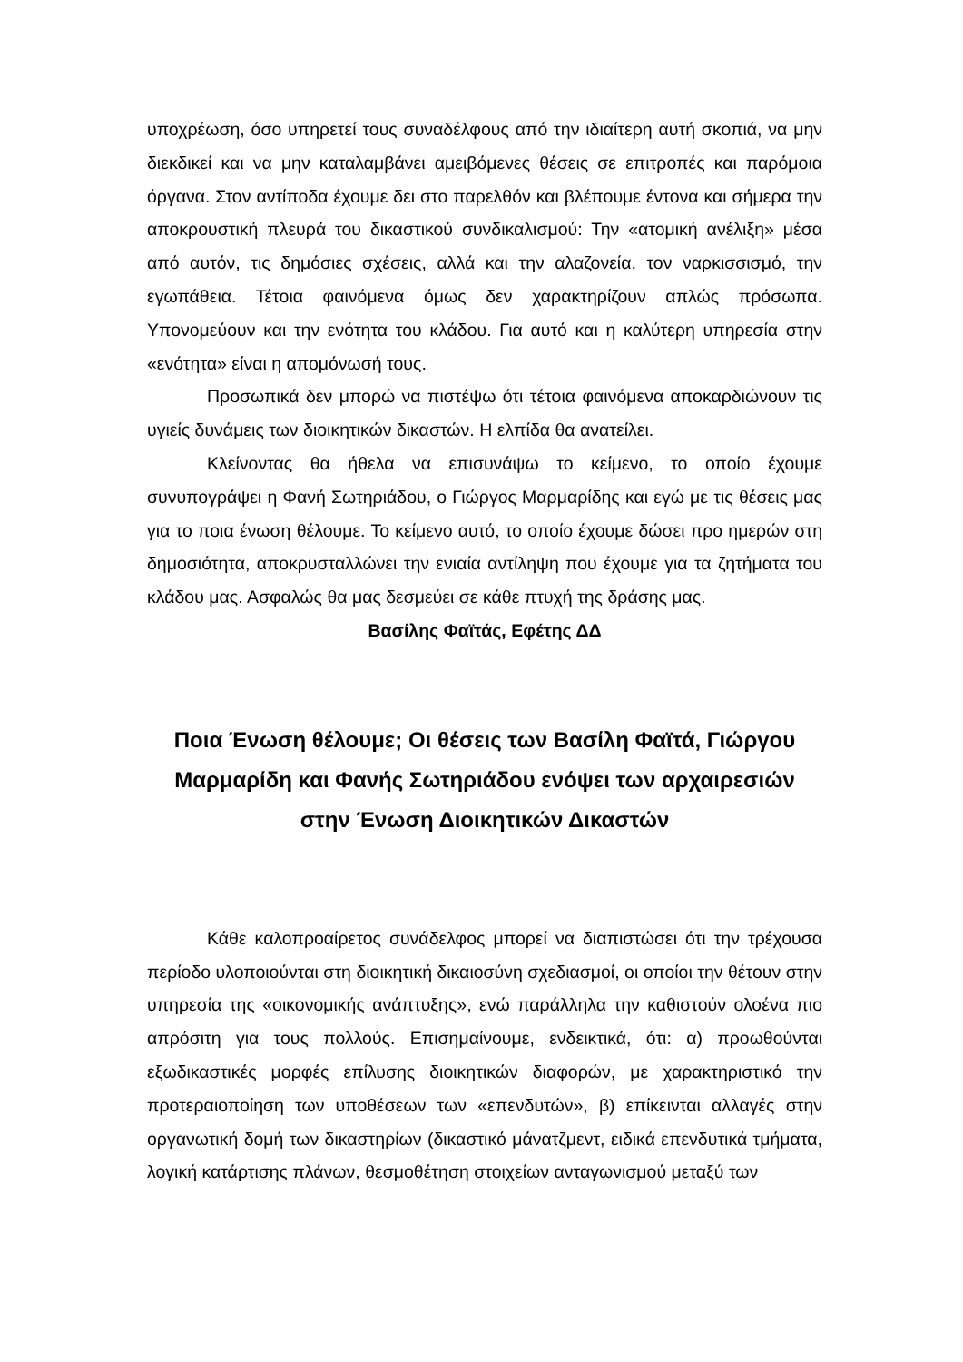υποχρέωση, όσο υπηρετεί τους συναδέλφους από την ιδιαίτερη αυτή σκοπιά, να μην διεκδικεί και να μην καταλαμβάνει αμειβόμενες θέσεις σε επιτροπές και παρόμοια όργανα. Στον αντίποδα έχουμε δει στο παρελθόν και βλέπουμε έντονα και σήμερα την αποκρουστική πλευρά του δικαστικού συνδικαλισμού: Την «ατομική ανέλιξη» μέσα από αυτόν, τις δημόσιες σχέσεις, αλλά και την αλαζονεία, τον ναρκισσισμό, την εγωπάθεια. Τέτοια φαινόμενα όμως δεν χαρακτηρίζουν απλώς πρόσωπα. Υπονομεύουν και την ενότητα του κλάδου. Για αυτό και η καλύτερη υπηρεσία στην «ενότητα» είναι η απομόνωσή τους.
Προσωπικά δεν μπορώ να πιστέψω ότι τέτοια φαινόμενα αποκαρδιώνουν τις υγιείς δυνάμεις των διοικητικών δικαστών. Η ελπίδα θα ανατείλει.
Κλείνοντας θα ήθελα να επισυνάψω το κείμενο, το οποίο έχουμε συνυπογράψει η Φανή Σωτηριάδου, ο Γιώργος Μαρμαρίδης και εγώ με τις θέσεις μας για το ποια ένωση θέλουμε. Το κείμενο αυτό, το οποίο έχουμε δώσει προ ημερών στη δημοσιότητα, αποκρυσταλλώνει την ενιαία αντίληψη που έχουμε για τα ζητήματα του κλάδου μας. Ασφαλώς θα μας δεσμεύει σε κάθε πτυχή της δράσης μας.
Βασίλης Φαϊτάς, Εφέτης ΔΔ
Ποια Ένωση θέλουμε; Οι θέσεις των Βασίλη Φαϊτά, Γιώργου Μαρμαρίδη και Φανής Σωτηριάδου ενόψει των αρχαιρεσιών στην Ένωση Διοικητικών Δικαστών
Κάθε καλοπροαίρετος συνάδελφος μπορεί να διαπιστώσει ότι την τρέχουσα περίοδο υλοποιούνται στη διοικητική δικαιοσύνη σχεδιασμοί, οι οποίοι την θέτουν στην υπηρεσία της «οικονομικής ανάπτυξης», ενώ παράλληλα την καθιστούν ολοένα πιο απρόσιτη για τους πολλούς. Επισημαίνουμε, ενδεικτικά, ότι: α) προωθούνται εξωδικαστικές μορφές επίλυσης διοικητικών διαφορών, με χαρακτηριστικό την προτεραιοποίηση των υποθέσεων των «επενδυτών», β) επίκεινται αλλαγές στην οργανωτική δομή των δικαστηρίων (δικαστικό μάνατζμεντ, ειδικά επενδυτικά τμήματα, λογική κατάρτισης πλάνων, θεσμοθέτηση στοιχείων ανταγωνισμού μεταξύ των